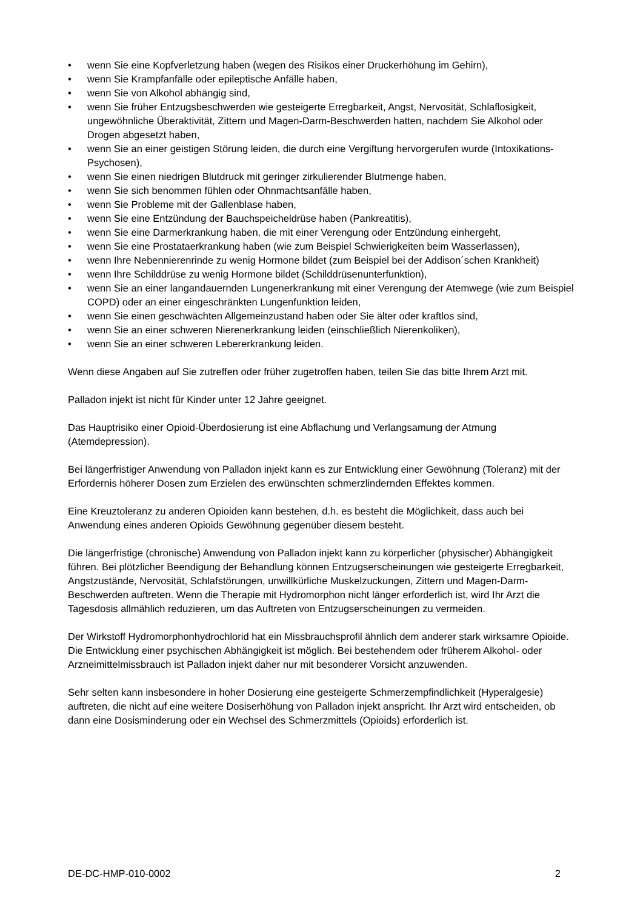• wenn Sie eine Kopfverletzung haben (wegen des Risikos einer Druckerhöhung im Gehirn),
• wenn Sie Krampfanfälle oder epileptische Anfälle haben,
• wenn Sie von Alkohol abhängig sind,
• wenn Sie früher Entzugsbeschwerden wie gesteigerte Erregbarkeit, Angst, Nervosität, Schlaflosigkeit, ungewöhnliche Überaktivität, Zittern und Magen-Darm-Beschwerden hatten, nachdem Sie Alkohol oder Drogen abgesetzt haben,
• wenn Sie an einer geistigen Störung leiden, die durch eine Vergiftung hervorgerufen wurde (Intoxikations-Psychosen),
• wenn Sie einen niedrigen Blutdruck mit geringer zirkulierender Blutmenge haben,
• wenn Sie sich benommen fühlen oder Ohnmachtsanfälle haben,
• wenn Sie Probleme mit der Gallenblase haben,
• wenn Sie eine Entzündung der Bauchspeicheldrüse haben (Pankreatitis),
• wenn Sie eine Darmerkrankung haben, die mit einer Verengung oder Entzündung einhergeht,
• wenn Sie eine Prostataerkrankung haben (wie zum Beispiel Schwierigkeiten beim Wasserlassen),
• wenn Ihre Nebennierenrinde zu wenig Hormone bildet (zum Beispiel bei der Addison´schen Krankheit)
• wenn Ihre Schilddrüse zu wenig Hormone bildet (Schilddrüsenunterfunktion),
• wenn Sie an einer langandauernden Lungenerkrankung mit einer Verengung der Atemwege (wie zum Beispiel COPD) oder an einer eingeschränkten Lungenfunktion leiden,
• wenn Sie einen geschwächten Allgemeinzustand haben oder Sie älter oder kraftlos sind,
• wenn Sie an einer schweren Nierenerkrankung leiden (einschließlich Nierenkoliken),
• wenn Sie an einer schweren Lebererkrankung leiden.
Wenn diese Angaben auf Sie zutreffen oder früher zugetroffen haben, teilen Sie das bitte Ihrem Arzt mit.
Palladon injekt ist nicht für Kinder unter 12 Jahre geeignet.
Das Hauptrisiko einer Opioid-Überdosierung ist eine Abflachung und Verlangsamung der Atmung (Atemdepression).
Bei längerfristiger Anwendung von Palladon injekt kann es zur Entwicklung einer Gewöhnung (Toleranz) mit der Erfordernis höherer Dosen zum Erzielen des erwünschten schmerzlindernden Effektes kommen.
Eine Kreuztoleranz zu anderen Opioiden kann bestehen, d.h. es besteht die Möglichkeit, dass auch bei Anwendung eines anderen Opioids Gewöhnung gegenüber diesem besteht.
Die längerfristige (chronische) Anwendung von Palladon injekt kann zu körperlicher (physischer) Abhängigkeit führen. Bei plötzlicher Beendigung der Behandlung können Entzugserscheinungen wie gesteigerte Erregbarkeit, Angstzustände, Nervosität, Schlafstörungen, unwillkürliche Muskelzuckungen, Zittern und Magen-Darm-Beschwerden auftreten. Wenn die Therapie mit Hydromorphon nicht länger erforderlich ist, wird Ihr Arzt die Tagesdosis allmählich reduzieren, um das Auftreten von Entzugserscheinungen zu vermeiden.
Der Wirkstoff Hydromorphonhydrochlorid hat ein Missbrauchsprofil ähnlich dem anderer stark wirksamre Opioide. Die Entwicklung einer psychischen Abhängigkeit ist möglich. Bei bestehendem oder früherem Alkohol- oder Arzneimittelmissbrauch ist Palladon injekt daher nur mit besonderer Vorsicht anzuwenden.
Sehr selten kann insbesondere in hoher Dosierung eine gesteigerte Schmerzempfindlichkeit (Hyperalgesie) auftreten, die nicht auf eine weitere Dosiserhöhung von Palladon injekt anspricht. Ihr Arzt wird entscheiden, ob dann eine Dosisminderung oder ein Wechsel des Schmerzmittels (Opioids) erforderlich ist.
DE-DC-HMP-010-0002 2